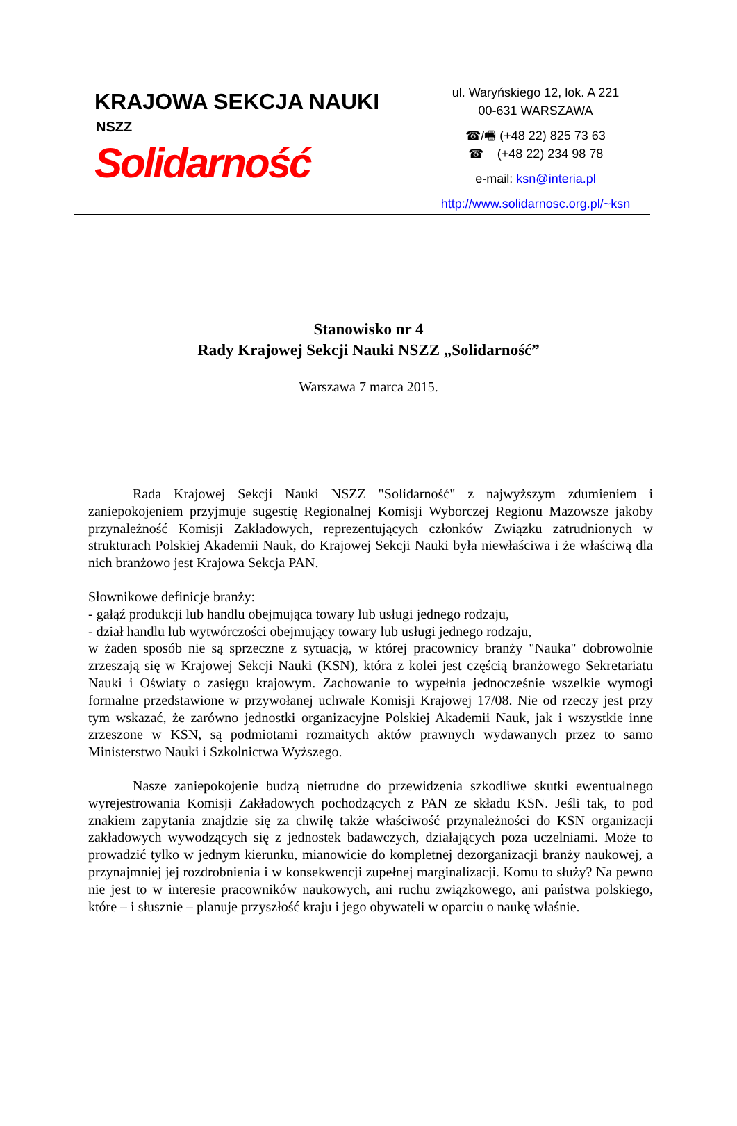KRAJOWA SEKCJA NAUKI
NSZZ
Solidarność
ul. Waryńskiego 12, lok. A 221
00-631 WARSZAWA
☎/🖷 (+48 22) 825 73 63
☎ (+48 22) 234 98 78
e-mail: ksn@interia.pl
http://www.solidarnosc.org.pl/~ksn
Stanowisko nr 4
Rady Krajowej Sekcji Nauki NSZZ „Solidarność”
Warszawa 7 marca 2015.
Rada Krajowej Sekcji Nauki NSZZ "Solidarność" z najwyższym zdumieniem i zaniepokojeniem przyjmuje sugestię Regionalnej Komisji Wyborczej Regionu Mazowsze jakoby przynależność Komisji Zakładowych, reprezentujących członków Związku zatrudnionych w strukturach Polskiej Akademii Nauk, do Krajowej Sekcji Nauki była niewłaściwa i że właściwą dla nich branżowo jest Krajowa Sekcja PAN.
Słownikowe definicje branży:
- gałąź produkcji lub handlu obejmująca towary lub usługi jednego rodzaju,
- dział handlu lub wytwórczości obejmujący towary lub usługi jednego rodzaju,
w żaden sposób nie są sprzeczne z sytuacją, w której pracownicy branży "Nauka" dobrowolnie zrzeszają się w Krajowej Sekcji Nauki (KSN), która z kolei jest częścią branżowego Sekretariatu Nauki i Oświaty o zasięgu krajowym. Zachowanie to wypełnia jednocześnie wszelkie wymogi formalne przedstawione w przywołanej uchwale Komisji Krajowej 17/08. Nie od rzeczy jest przy tym wskazać, że zarówno jednostki organizacyjne Polskiej Akademii Nauk, jak i wszystkie inne zrzeszone w KSN, są podmiotami rozmaitych aktów prawnych wydawanych przez to samo Ministerstwo Nauki i Szkolnictwa Wyższego.
Nasze zaniepokojenie budzą nietrudne do przewidzenia szkodliwe skutki ewentualnego wyrejestrowania Komisji Zakładowych pochodzących z PAN ze składu KSN. Jeśli tak, to pod znakiem zapytania znajdzie się za chwilę także właściwość przynależności do KSN organizacji zakładowych wywodzących się z jednostek badawczych, działających poza uczelniami. Może to prowadzić tylko w jednym kierunku, mianowicie do kompletnej dezorganizacji branży naukowej, a przynajmniej jej rozdrobnienia i w konsekwencji zupełnej marginalizacji. Komu to służy? Na pewno nie jest to w interesie pracowników naukowych, ani ruchu związkowego, ani państwa polskiego, które – i słusznie – planuje przyszłość kraju i jego obywateli w oparciu o naukę właśnie.